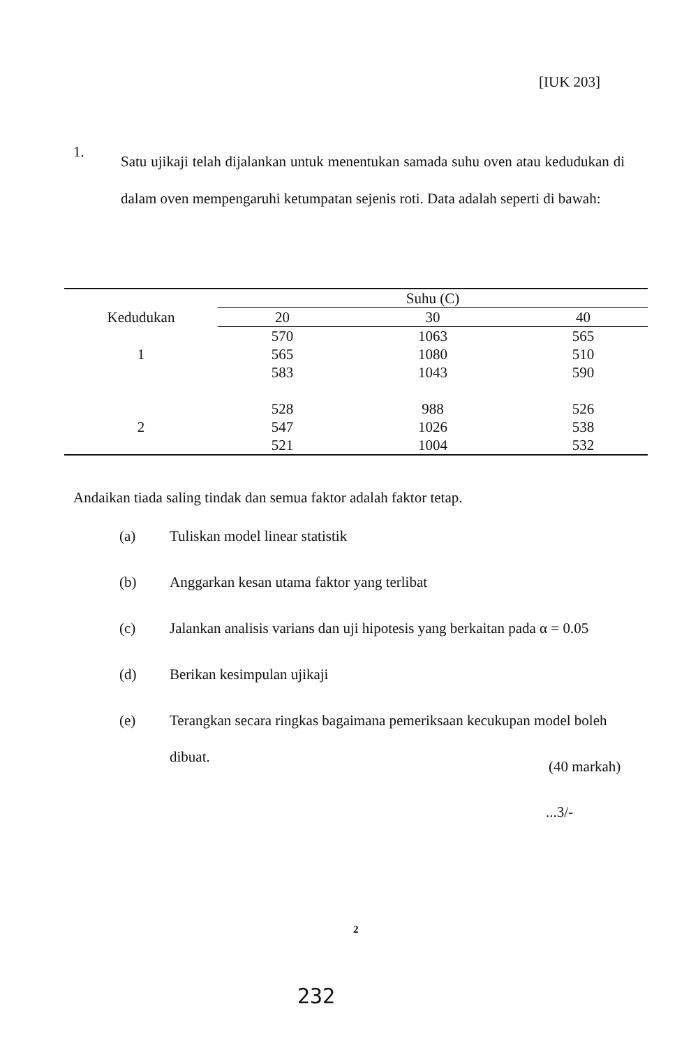[IUK 203]
1.
Satu ujikaji telah dijalankan untuk menentukan samada suhu oven atau kedudukan di dalam oven mempengaruhi ketumpatan sejenis roti. Data adalah seperti di bawah:
| | Suhu (C) | | |
| --- | --- | --- | --- |
| Kedudukan | 20 | 30 | 40 |
| | 570 | 1063 | 565 |
| 1 | 565 | 1080 | 510 |
| | 583 | 1043 | 590 |
| | 528 | 988 | 526 |
| 2 | 547 | 1026 | 538 |
| | 521 | 1004 | 532 |
Andaikan tiada saling tindak dan semua faktor adalah faktor tetap.
(a)
Tuliskan model linear statistik
(b)
Anggarkan kesan utama faktor yang terlibat
(c)
Jalankan analisis varians dan uji hipotesis yang berkaitan pada α = 0.05
(d)
Berikan kesimpulan ujikaji
(e)
Terangkan secara ringkas bagaimana pemeriksaan kecukupan model boleh dibuat.
(40 markah)
...3/-
2
232